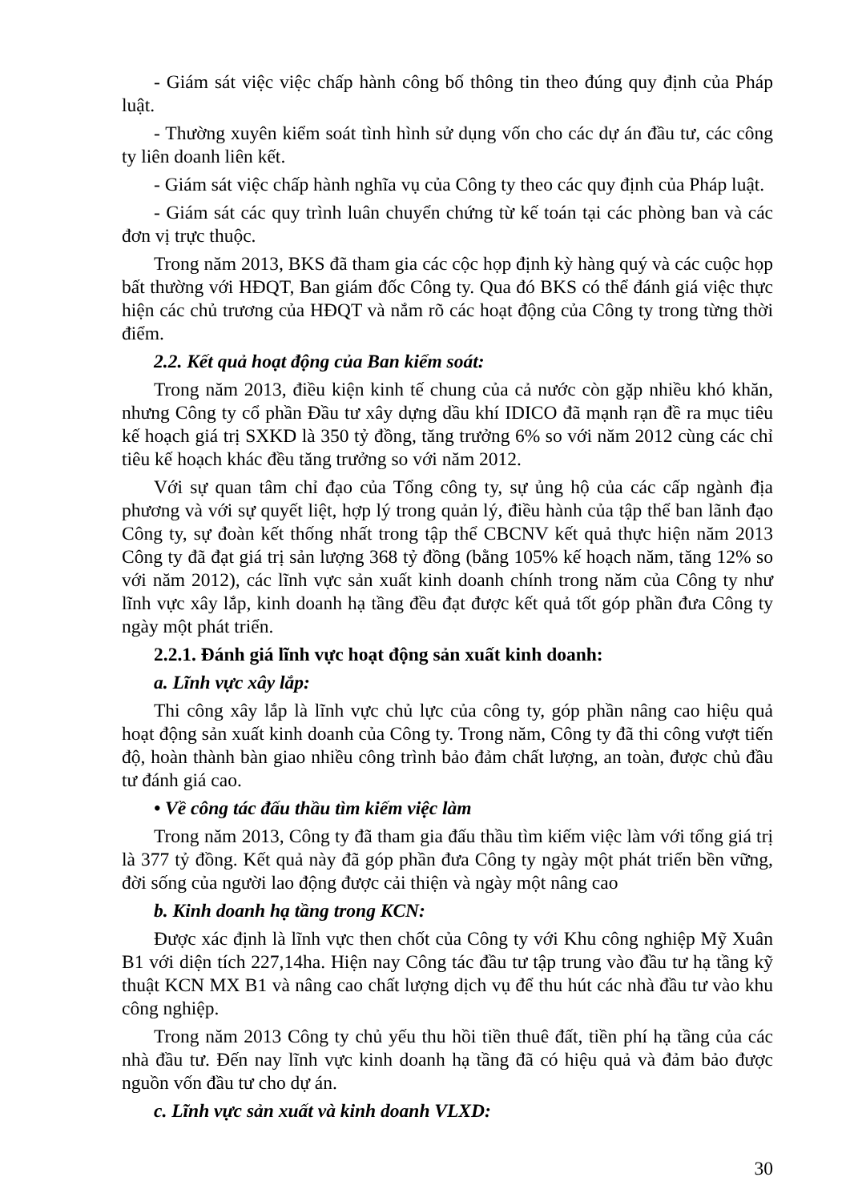- Giám sát việc việc chấp hành công bố thông tin theo đúng quy định của Pháp luật.
- Thường xuyên kiểm soát tình hình sử dụng vốn cho các dự án đầu tư, các công ty liên doanh liên kết.
- Giám sát việc chấp hành nghĩa vụ của Công ty theo các quy định của Pháp luật.
- Giám sát các quy trình luân chuyển chứng từ kế toán tại các phòng ban và các đơn vị trực thuộc.
Trong năm 2013, BKS đã tham gia các cộc họp định kỳ hàng quý và các cuộc họp bất thường với HĐQT, Ban giám đốc Công ty. Qua đó BKS có thể đánh giá việc thực hiện các chủ trương của HĐQT và nắm rõ các hoạt động của Công ty trong từng thời điểm.
2.2. Kết quả hoạt động của Ban kiểm soát:
Trong năm 2013, điều kiện kinh tế chung của cả nước còn gặp nhiều khó khăn, nhưng Công ty cổ phần Đầu tư xây dựng dầu khí IDICO đã mạnh rạn đề ra mục tiêu kế hoạch giá trị SXKD là 350 tỷ đồng, tăng trưởng 6% so với năm 2012 cùng các chỉ tiêu kế hoạch khác đều tăng trưởng so với năm 2012.
Với sự quan tâm chỉ đạo của Tổng công ty, sự ủng hộ của các cấp ngành địa phương và với sự quyết liệt, hợp lý trong quản lý, điều hành của tập thể ban lãnh đạo Công ty, sự đoàn kết thống nhất trong tập thể CBCNV kết quả thực hiện năm 2013 Công ty đã đạt giá trị sản lượng 368 tỷ đồng (bằng 105% kế hoạch năm, tăng 12% so với năm 2012), các lĩnh vực sản xuất kinh doanh chính trong năm của Công ty như lĩnh vực xây lắp, kinh doanh hạ tầng đều đạt được kết quả tốt góp phần đưa Công ty ngày một phát triển.
2.2.1. Đánh giá lĩnh vực hoạt động sản xuất kinh doanh:
a. Lĩnh vực xây lắp:
Thi công xây lắp là lĩnh vực chủ lực của công ty, góp phần nâng cao hiệu quả hoạt động sản xuất kinh doanh của Công ty. Trong năm, Công ty đã thi công vượt tiến độ, hoàn thành bàn giao nhiều công trình bảo đảm chất lượng, an toàn, được chủ đầu tư đánh giá cao.
• Về công tác đấu thầu tìm kiếm việc làm
Trong năm 2013, Công ty đã tham gia đấu thầu tìm kiếm việc làm với tổng giá trị là 377 tỷ đồng. Kết quả này đã góp phần đưa Công ty ngày một phát triển bền vững, đời sống của người lao động được cải thiện và ngày một nâng cao
b. Kinh doanh hạ tầng trong KCN:
Được xác định là lĩnh vực then chốt của Công ty với Khu công nghiệp Mỹ Xuân B1 với diện tích 227,14ha. Hiện nay Công tác đầu tư tập trung vào đầu tư hạ tầng kỹ thuật KCN MX B1 và nâng cao chất lượng dịch vụ để thu hút các nhà đầu tư vào khu công nghiệp.
Trong năm 2013 Công ty chủ yếu thu hồi tiền thuê đất, tiền phí hạ tầng của các nhà đầu tư. Đến nay lĩnh vực kinh doanh hạ tầng đã có hiệu quả và đảm bảo được nguồn vốn đầu tư cho dự án.
c. Lĩnh vực sản xuất và kinh doanh VLXD:
30